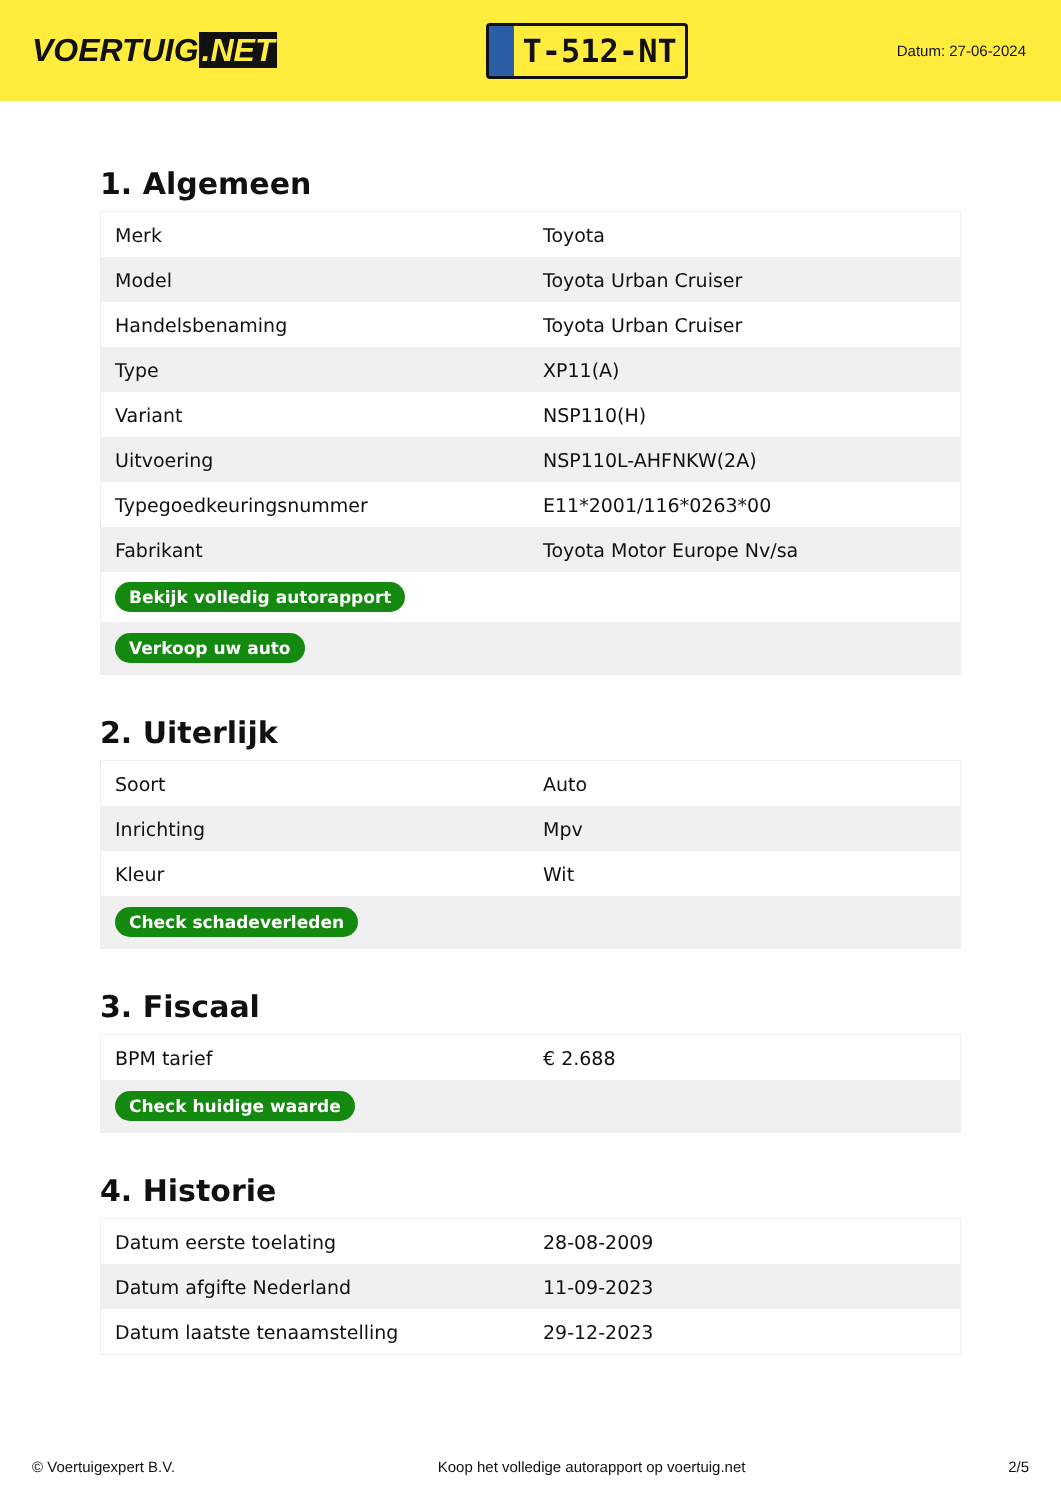VOERTUIG.NET
T-512-NT
Datum: 27-06-2024
1. Algemeen
| Merk | Toyota |
| Model | Toyota Urban Cruiser |
| Handelsbenaming | Toyota Urban Cruiser |
| Type | XP11(A) |
| Variant | NSP110(H) |
| Uitvoering | NSP110L-AHFNKW(2A) |
| Typegoedkeuringsnummer | E11*2001/116*0263*00 |
| Fabrikant | Toyota Motor Europe Nv/sa |
| Bekijk volledig autorapport | |
| Verkoop uw auto | |
2. Uiterlijk
| Soort | Auto |
| Inrichting | Mpv |
| Kleur | Wit |
| Check schadeverleden | |
3. Fiscaal
| BPM tarief | € 2.688 |
| Check huidige waarde | |
4. Historie
| Datum eerste toelating | 28-08-2009 |
| Datum afgifte Nederland | 11-09-2023 |
| Datum laatste tenaamstelling | 29-12-2023 |
© Voertuigexpert B.V. Koop het volledige autorapport op voertuig.net 2/5